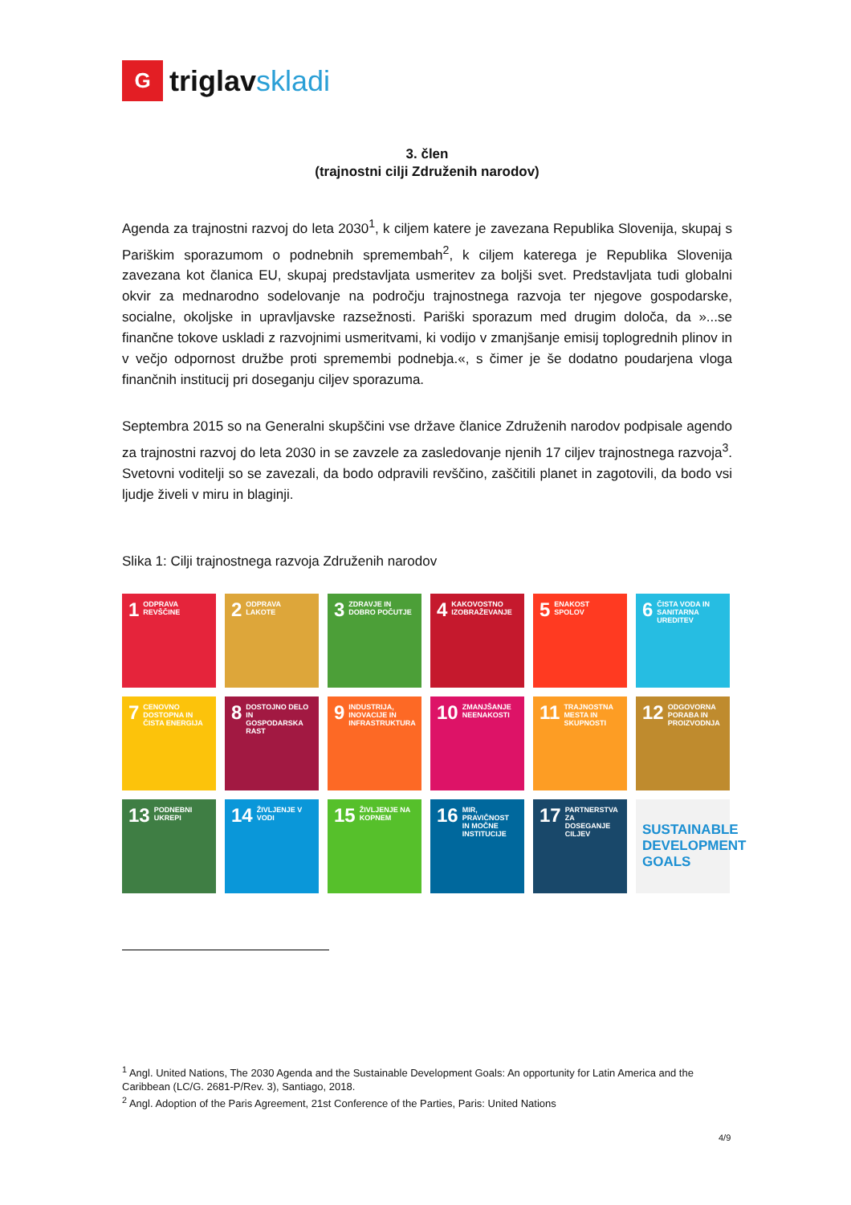G
triglavskladi
3. člen
(trajnostni cilji Združenih narodov)
Agenda za trajnostni razvoj do leta 2030<sup>1</sup>, k ciljem katere je zavezana Republika Slovenija, skupaj s Pariškim sporazumom o podnebnih spremembah<sup>2</sup>, k ciljem katerega je Republika Slovenija zavezana kot članica EU, skupaj predstavljata usmeritev za boljši svet. Predstavljata tudi globalni okvir za mednarodno sodelovanje na področju trajnostnega razvoja ter njegove gospodarske, socialne, okoljske in upravljavske razsežnosti. Pariški sporazum med drugim določa, da »...se finančne tokove uskladi z razvojnimi usmeritvami, ki vodijo v zmanjšanje emisij toplogrednih plinov in v večjo odpornost družbe proti spremembi podnebja.«, s čimer je še dodatno poudarjena vloga finančnih institucij pri doseganju ciljev sporazuma.
Septembra 2015 so na Generalni skupščini vse države članice Združenih narodov podpisale agendo za trajnostni razvoj do leta 2030 in se zavzele za zasledovanje njenih 17 ciljev trajnostnega razvoja<sup>3</sup>. Svetovni voditelji so se zavezali, da bodo odpravili revščino, zaščitili planet in zagotovili, da bodo vsi ljudje živeli v miru in blaginji.
Slika 1: Cilji trajnostnega razvoja Združenih narodov
1 ODPRAVA REVŠČINE
2 ODPRAVA LAKOTE
3 ZDRAVJE IN DOBRO POČUTJE
4 KAKOVOSTNO IZOBRAŽEVANJE
5 ENAKOST SPOLOV
6 ČISTA VODA IN SANITARNA UREDITEV
7 CENOVNO DOSTOPNA IN ČISTA ENERGIJA
8 DOSTOJNO DELO IN GOSPODARSKA RAST
9 INDUSTRIJA, INOVACIJE IN INFRASTRUKTURA
10 ZMANJŠANJE NEENAKOSTI
11 TRAJNOSTNA MESTA IN SKUPNOSTI
12 ODGOVORNA PORABA IN PROIZVODNJA
13 PODNEBNI UKREPI
14 ŽIVLJENJE V VODI
15 ŽIVLJENJE NA KOPNEM
16 MIR, PRAVIČNOST IN MOČNE INSTITUCIJE
17 PARTNERSTVA ZA DOSEGANJE CILJEV
SUSTAINABLE DEVELOPMENT GOALS
<sup>1</sup> Angl. United Nations, The 2030 Agenda and the Sustainable Development Goals: An opportunity for Latin America and the Caribbean (LC/G. 2681-P/Rev. 3), Santiago, 2018.
<sup>2</sup> Angl. Adoption of the Paris Agreement, 21st Conference of the Parties, Paris: United Nations
4/9